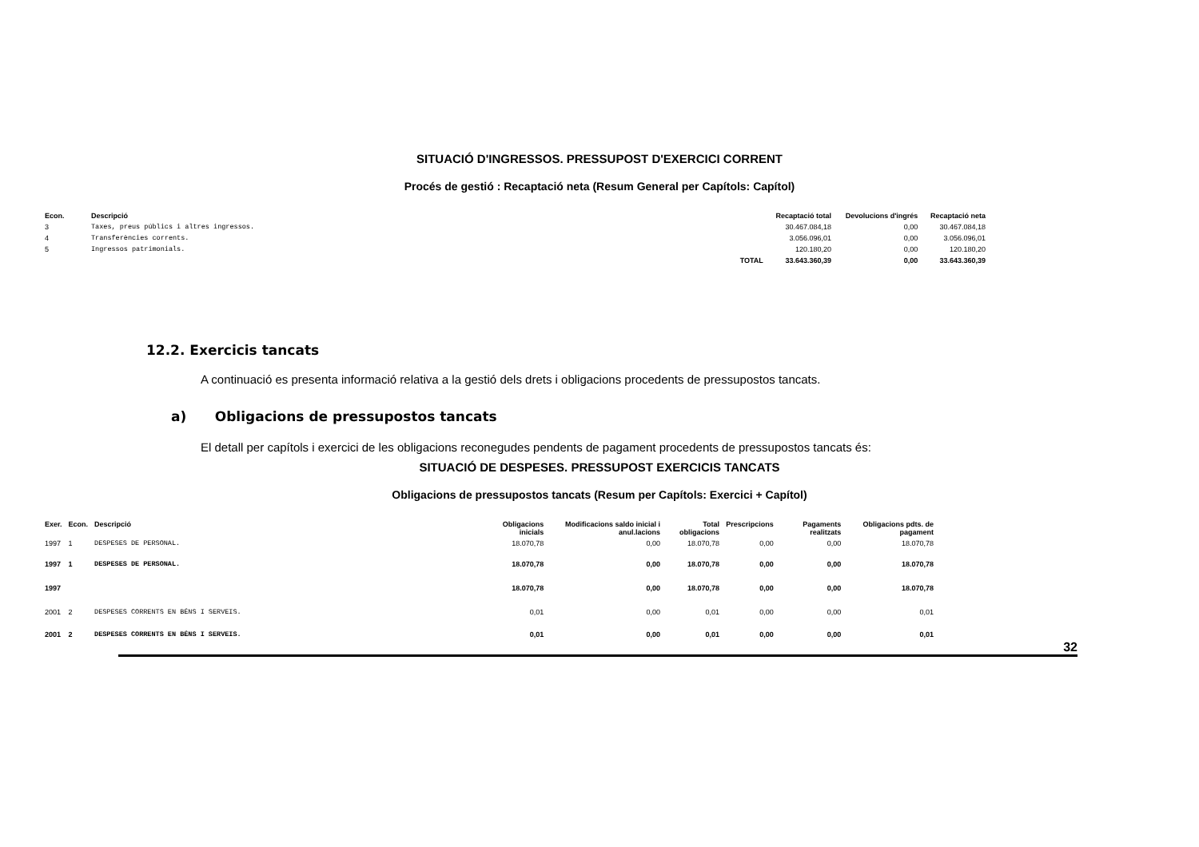SITUACIÓ D'INGRESSOS. PRESSUPOST D'EXERCICI CORRENT
Procés de gestió : Recaptació neta (Resum General per Capítols: Capítol)
| Econ. | Descripció | | Recaptació total | Devolucions d'ingrés | Recaptació neta |
| --- | --- | --- | --- | --- | --- |
| 3 | Taxes, preus públics i altres ingressos. | | 30.467.084,18 | 0,00 | 30.467.084,18 |
| 4 | Transferències corrents. | | 3.056.096,01 | 0,00 | 3.056.096,01 |
| 5 | Ingressos patrimonials. | | 120.180,20 | 0,00 | 120.180,20 |
| | | TOTAL | 33.643.360,39 | 0,00 | 33.643.360,39 |
12.2. Exercicis tancats
A continuació es presenta informació relativa a la gestió dels drets i obligacions procedents de pressupostos tancats.
a) Obligacions de pressupostos tancats
El detall per capítols i exercici de les obligacions reconegudes pendents de pagament procedents de pressupostos tancats és:
SITUACIÓ DE DESPESES. PRESSUPOST EXERCICIS TANCATS
Obligacions de pressupostos tancats (Resum per Capítols: Exercici + Capítol)
| Exer. | Econ. | Descripció | Obligacions inicials | Modificacions saldo inicial i anul.lacions | Total obligacions | Prescripcions | Pagaments realitzats | Obligacions pdts. de pagament |
| --- | --- | --- | --- | --- | --- | --- | --- | --- |
| 1997 | 1 | DESPESES DE PERSONAL. | 18.070,78 | 0,00 | 18.070,78 | 0,00 | 0,00 | 18.070,78 |
| 1997 | 1 | DESPESES DE PERSONAL. | 18.070,78 | 0,00 | 18.070,78 | 0,00 | 0,00 | 18.070,78 |
| 1997 | | | 18.070,78 | 0,00 | 18.070,78 | 0,00 | 0,00 | 18.070,78 |
| 2001 | 2 | DESPESES CORRENTS EN BÉNS I SERVEIS. | 0,01 | 0,00 | 0,01 | 0,00 | 0,00 | 0,01 |
| 2001 | 2 | DESPESES CORRENTS EN BÉNS I SERVEIS. | 0,01 | 0,00 | 0,01 | 0,00 | 0,00 | 0,01 |
32